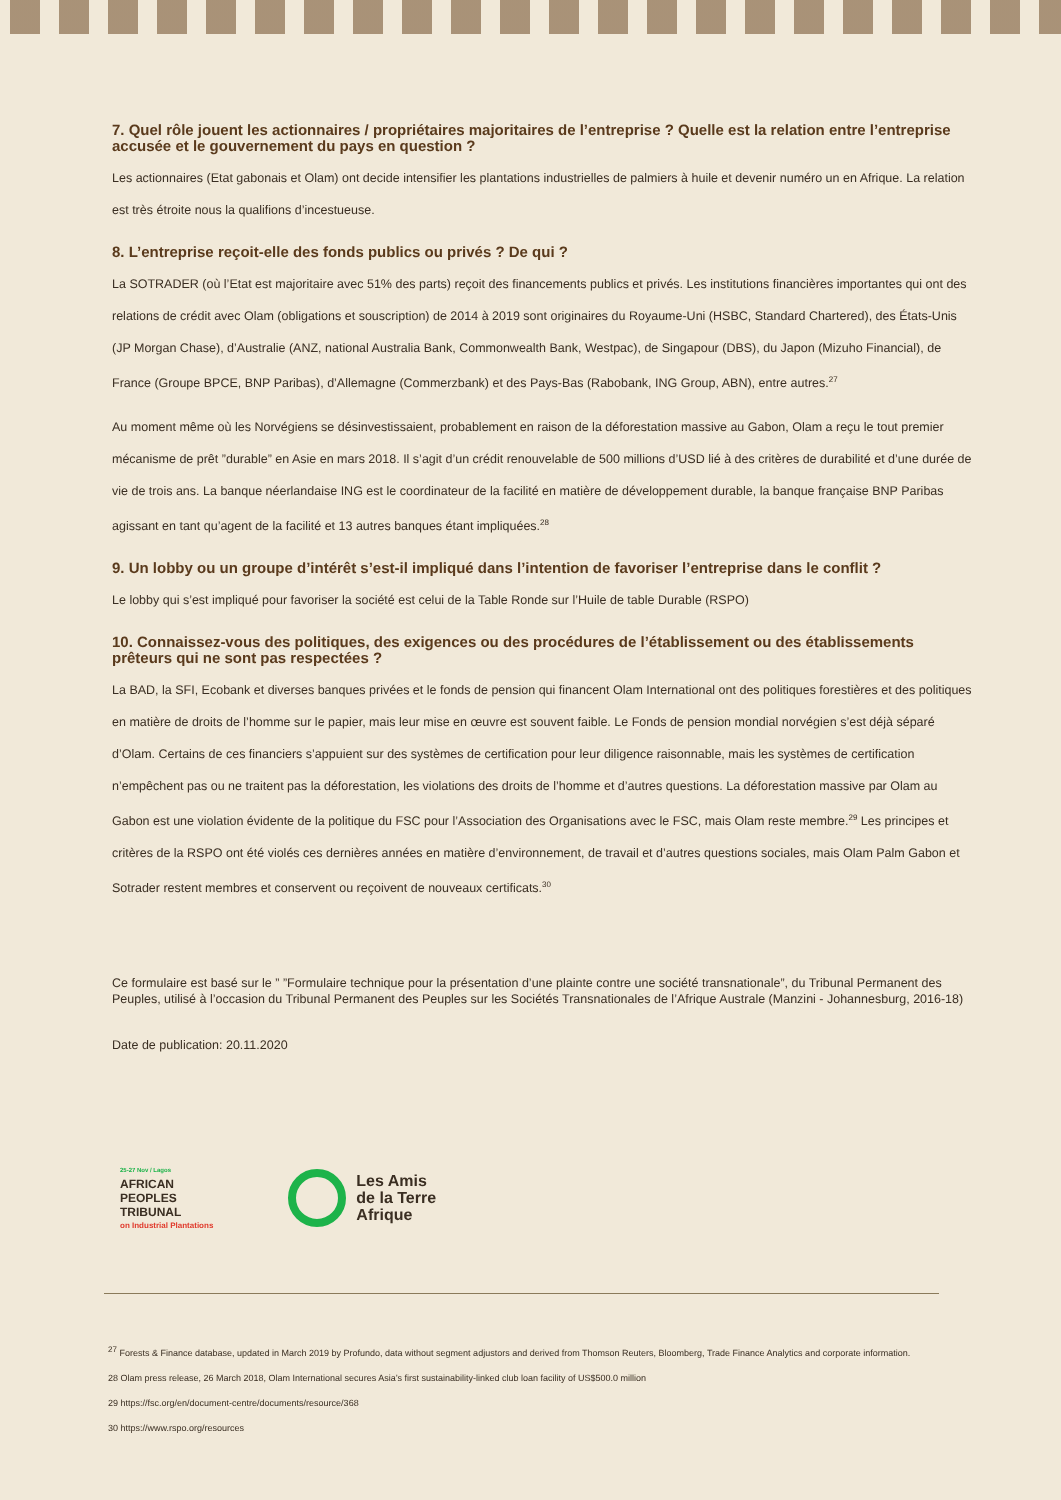7. Quel rôle jouent les actionnaires / propriétaires majoritaires de l’entreprise ? Quelle est la relation entre l’entreprise accusée et le gouvernement du pays en question ?
Les actionnaires (Etat gabonais et Olam) ont decide intensifier les plantations industrielles de palmiers à huile et devenir numéro un en Afrique. La relation est très étroite nous la qualifions d’incestueuse.
8. L’entreprise reçoit-elle des fonds publics ou privés ? De qui ?
La SOTRADER (où l’Etat est majoritaire avec 51% des parts) reçoit des financements publics et privés. Les institutions financières importantes qui ont des relations de crédit avec Olam (obligations et souscription) de 2014 à 2019 sont originaires du Royaume-Uni (HSBC, Standard Chartered), des États-Unis (JP Morgan Chase), d’Australie (ANZ, national Australia Bank, Commonwealth Bank, Westpac), de Singapour (DBS), du Japon (Mizuho Financial), de France (Groupe BPCE, BNP Paribas), d’Allemagne (Commerzbank) et des Pays-Bas (Rabobank, ING Group, ABN), entre autres.<sup>27</sup>
Au moment même où les Norvégiens se désinvestissaient, probablement en raison de la déforestation massive au Gabon, Olam a reçu le tout premier mécanisme de prêt ”durable” en Asie en mars 2018. Il s’agit d’un crédit renouvelable de 500 millions d’USD lié à des critères de durabilité et d’une durée de vie de trois ans. La banque néerlandaise ING est le coordinateur de la facilité en matière de développement durable, la banque française BNP Paribas agissant en tant qu’agent de la facilité et 13 autres banques étant impliquées.<sup>28</sup>
9. Un lobby ou un groupe d’intérêt s’est-il impliqué dans l’intention de favoriser l’entreprise dans le conflit ?
Le lobby qui s’est impliqué pour favoriser la société est celui de la Table Ronde sur l’Huile de table Durable (RSPO)
10. Connaissez-vous des politiques, des exigences ou des procédures de l’établissement ou des établissements prêteurs qui ne sont pas respectées ?
La BAD, la SFI, Ecobank et diverses banques privées et le fonds de pension qui financent Olam International ont des politiques forestières et des politiques en matière de droits de l’homme sur le papier, mais leur mise en œuvre est souvent faible. Le Fonds de pension mondial norvégien s’est déjà séparé d’Olam. Certains de ces financiers s’appuient sur des systèmes de certification pour leur diligence raisonnable, mais les systèmes de certification n’empêchent pas ou ne traitent pas la déforestation, les violations des droits de l’homme et d’autres questions. La déforestation massive par Olam au Gabon est une violation évidente de la politique du FSC pour l’Association des Organisations avec le FSC, mais Olam reste membre.<sup>29</sup> Les principes et critères de la RSPO ont été violés ces dernières années en matière d’environnement, de travail et d’autres questions sociales, mais Olam Palm Gabon et Sotrader restent membres et conservent ou reçoivent de nouveaux certificats.<sup>30</sup>
Ce formulaire est basé sur le ” ”Formulaire technique pour la présentation d’une plainte contre une société transnationale”, du Tribunal Permanent des Peuples, utilisé à l’occasion du Tribunal Permanent des Peuples sur les Sociétés Transnationales de l’Afrique Australe (Manzini - Johannesburg, 2016-18)
Date de publication: 20.11.2020
25-27 Nov / Lagos
AFRICAN
PEOPLES
TRIBUNAL
on Industrial Plantations
Les Amis
de la Terre
Afrique
<sup>27</sup> Forests & Finance database, updated in March 2019 by Profundo, data without segment adjustors and derived from Thomson Reuters, Bloomberg, Trade Finance Analytics and corporate information.
28 Olam press release, 26 March 2018, Olam International secures Asia’s first sustainability-linked club loan facility of US$500.0 million
29 https://fsc.org/en/document-centre/documents/resource/368
30 https://www.rspo.org/resources